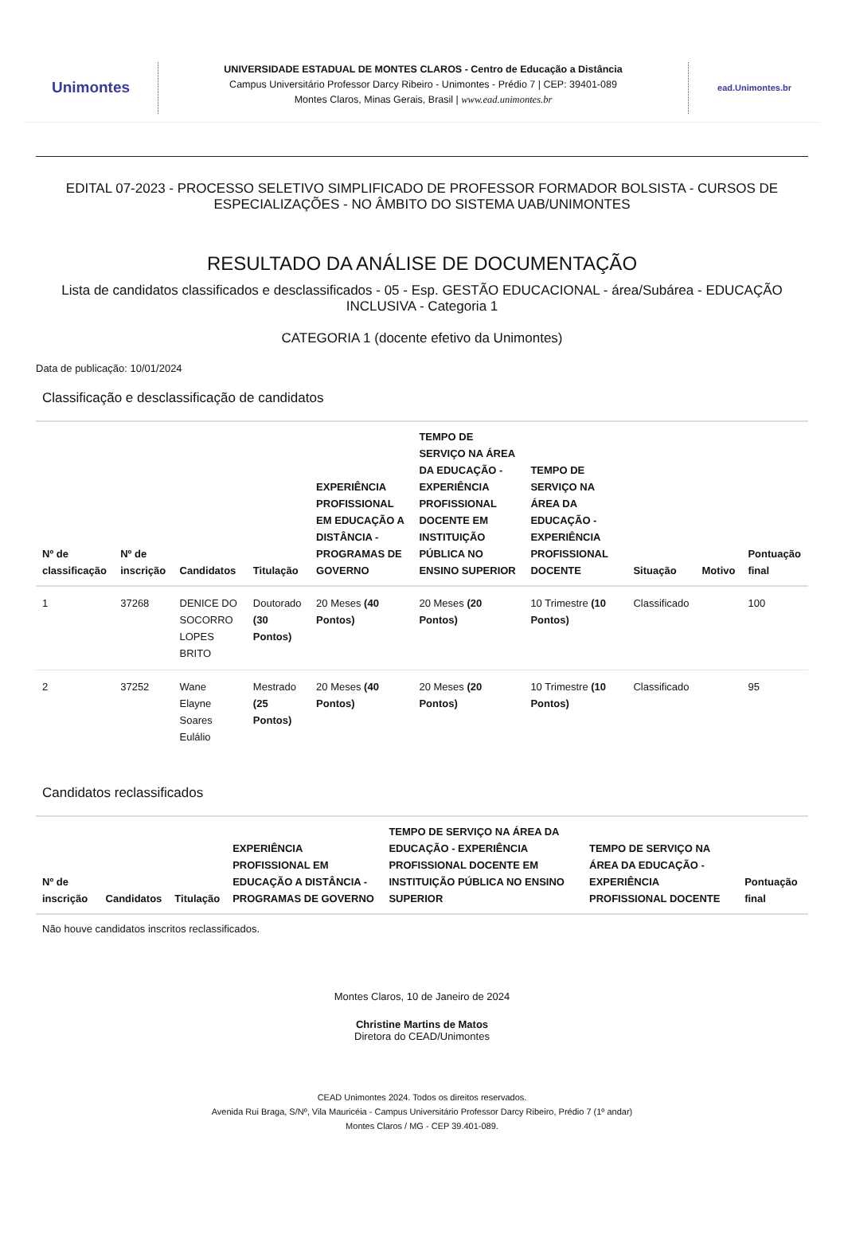Unimontes
UNIVERSIDADE ESTADUAL DE MONTES CLAROS - Centro de Educação a Distância
Campus Universitário Professor Darcy Ribeiro - Unimontes - Prédio 7 | CEP: 39401-089
Montes Claros, Minas Gerais, Brasil | www.ead.unimontes.br
ead.Unimontes.br
EDITAL 07-2023 - PROCESSO SELETIVO SIMPLIFICADO DE PROFESSOR FORMADOR BOLSISTA - CURSOS DE ESPECIALIZAÇÕES - NO ÂMBITO DO SISTEMA UAB/UNIMONTES
RESULTADO DA ANÁLISE DE DOCUMENTAÇÃO
Lista de candidatos classificados e desclassificados - 05 - Esp. GESTÃO EDUCACIONAL - área/Subárea - EDUCAÇÃO INCLUSIVA - Categoria 1
CATEGORIA 1 (docente efetivo da Unimontes)
Data de publicação: 10/01/2024
Classificação e desclassificação de candidatos
| Nº de classificação | Nº de inscrição | Candidatos | Titulação | EXPERIÊNCIA PROFISSIONAL EM EDUCAÇÃO A DISTÂNCIA - PROGRAMAS DE GOVERNO | TEMPO DE SERVIÇO NA ÁREA DA EDUCAÇÃO - EXPERIÊNCIA PROFISSIONAL DOCENTE EM INSTITUIÇÃO PÚBLICA NO ENSINO SUPERIOR | TEMPO DE SERVIÇO NA ÁREA DA EDUCAÇÃO - EXPERIÊNCIA PROFISSIONAL DOCENTE | Situação | Motivo | Pontuação final |
| --- | --- | --- | --- | --- | --- | --- | --- | --- | --- |
| 1 | 37268 | DENICE DO SOCORRO LOPES BRITO | Doutorado (30 Pontos) | 20 Meses (40 Pontos) | 20 Meses (20 Pontos) | 10 Trimestre (10 Pontos) | Classificado | | 100 |
| 2 | 37252 | Wane Elayne Soares Eulálio | Mestrado (25 Pontos) | 20 Meses (40 Pontos) | 20 Meses (20 Pontos) | 10 Trimestre (10 Pontos) | Classificado | | 95 |
Candidatos reclassificados
| Nº de inscrição | Candidatos | Titulação | EXPERIÊNCIA PROFISSIONAL EM EDUCAÇÃO A DISTÂNCIA - PROGRAMAS DE GOVERNO | TEMPO DE SERVIÇO NA ÁREA DA EDUCAÇÃO - EXPERIÊNCIA PROFISSIONAL DOCENTE EM INSTITUIÇÃO PÚBLICA NO ENSINO SUPERIOR | TEMPO DE SERVIÇO NA ÁREA DA EDUCAÇÃO - EXPERIÊNCIA PROFISSIONAL DOCENTE | Pontuação final |
| --- | --- | --- | --- | --- | --- | --- |
Não houve candidatos inscritos reclassificados.
Montes Claros, 10 de Janeiro de 2024
Christine Martins de Matos
Diretora do CEAD/Unimontes
CEAD Unimontes 2024. Todos os direitos reservados.
Avenida Rui Braga, S/Nº, Vila Mauricéia - Campus Universitário Professor Darcy Ribeiro, Prédio 7 (1º andar)
Montes Claros / MG - CEP 39.401-089.